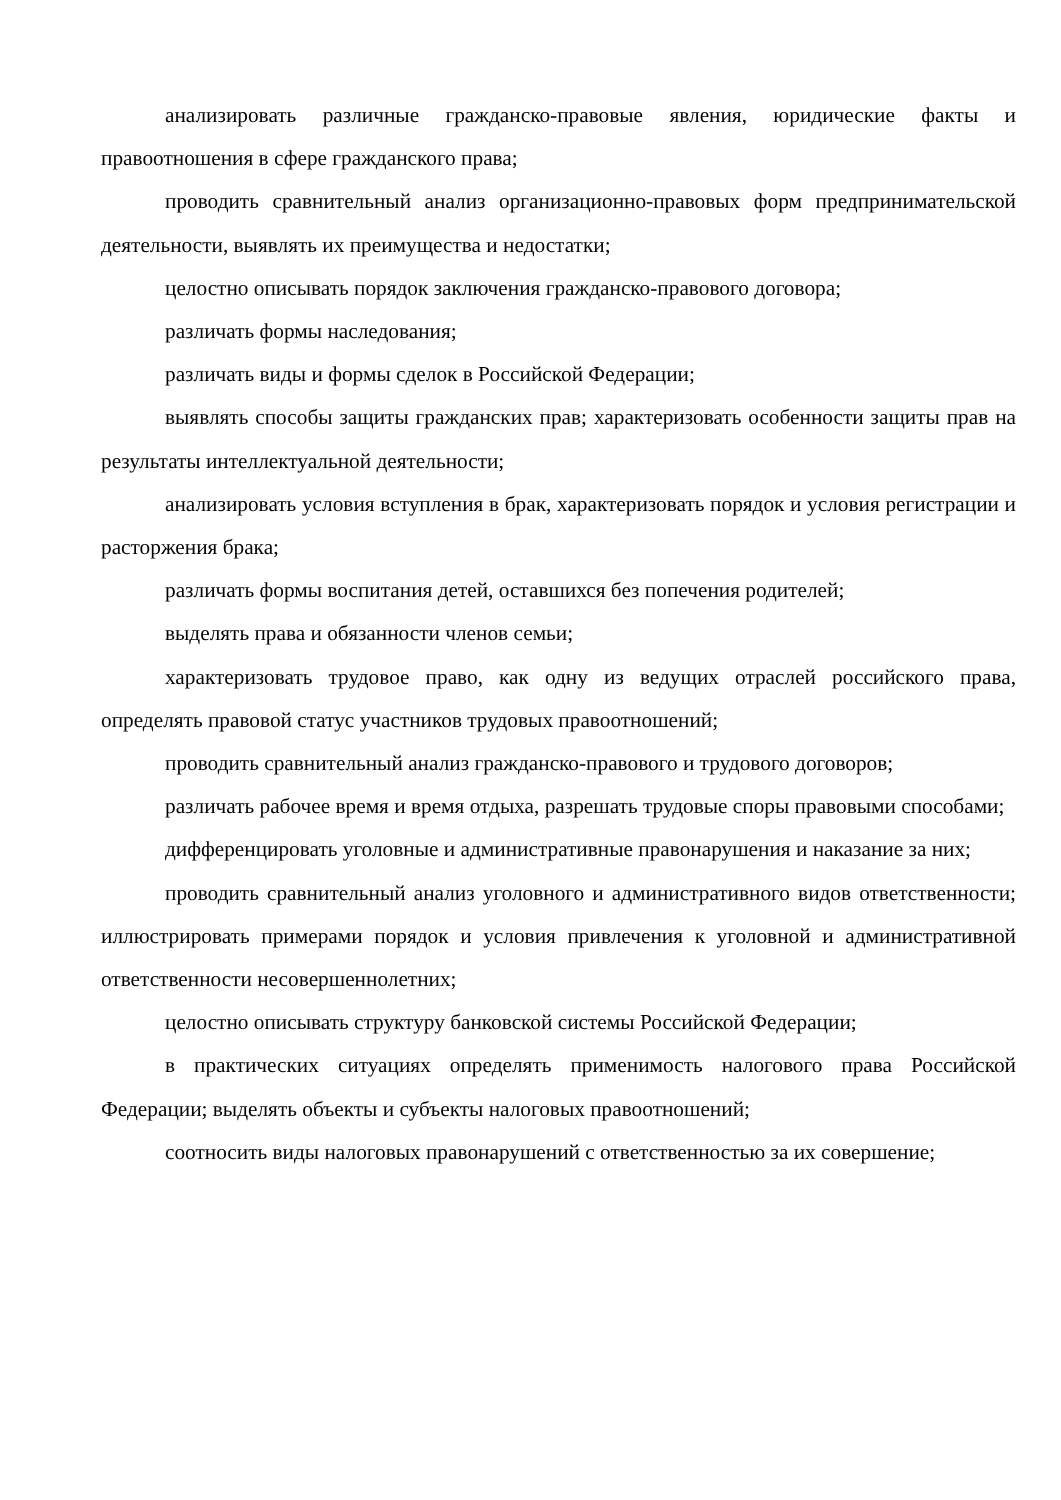анализировать различные гражданско-правовые явления, юридические факты и правоотношения в сфере гражданского права;
проводить сравнительный анализ организационно-правовых форм предпринимательской деятельности, выявлять их преимущества и недостатки;
целостно описывать порядок заключения гражданско-правового договора;
различать формы наследования;
различать виды и формы сделок в Российской Федерации;
выявлять способы защиты гражданских прав; характеризовать особенности защиты прав на результаты интеллектуальной деятельности;
анализировать условия вступления в брак, характеризовать порядок и условия регистрации и расторжения брака;
различать формы воспитания детей, оставшихся без попечения родителей;
выделять права и обязанности членов семьи;
характеризовать трудовое право, как одну из ведущих отраслей российского права, определять правовой статус участников трудовых правоотношений;
проводить сравнительный анализ гражданско-правового и трудового договоров;
различать рабочее время и время отдыха, разрешать трудовые споры правовыми способами;
дифференцировать уголовные и административные правонарушения и наказание за них;
проводить сравнительный анализ уголовного и административного видов ответственности; иллюстрировать примерами порядок и условия привлечения к уголовной и административной ответственности несовершеннолетних;
целостно описывать структуру банковской системы Российской Федерации;
в практических ситуациях определять применимость налогового права Российской Федерации; выделять объекты и субъекты налоговых правоотношений;
соотносить виды налоговых правонарушений с ответственностью за их совершение;